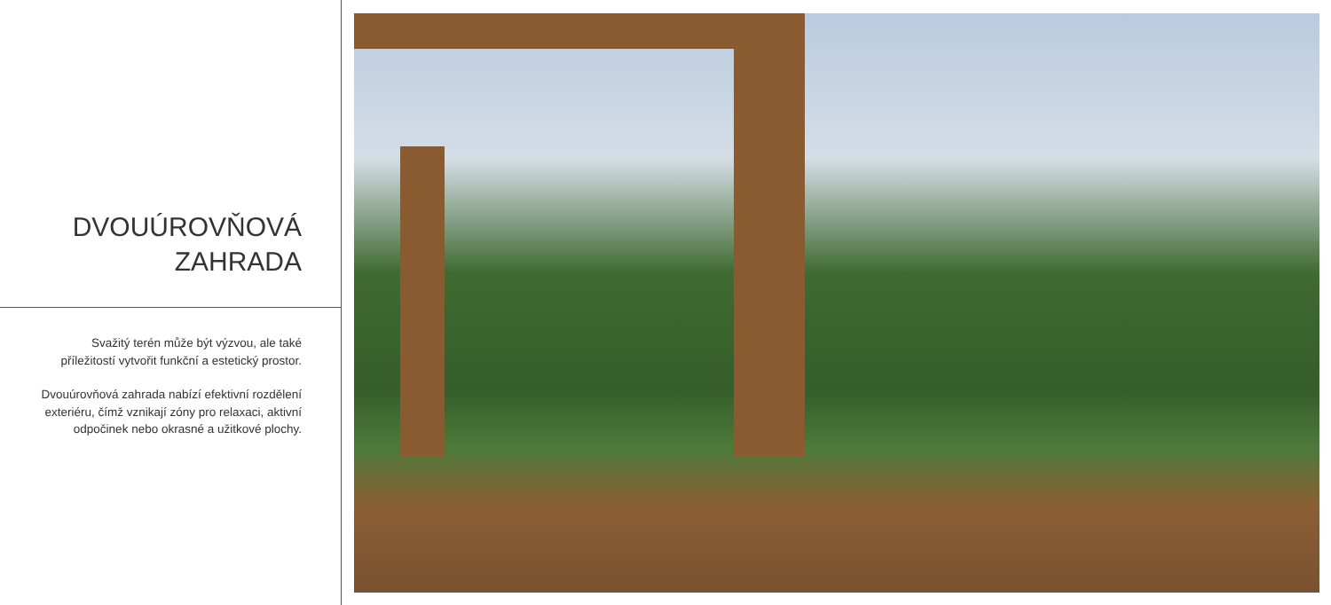DVOUÚROVŇOVÁ
ZAHRADA
Svažitý terén může být výzvou, ale také příležitostí vytvořit funkční a estetický prostor.
Dvouúrovňová zahrada nabízí efektivní rozdělení exteriéru, čímž vznikají zóny pro relaxaci, aktivní odpočinek nebo okrasné a užitkové plochy.